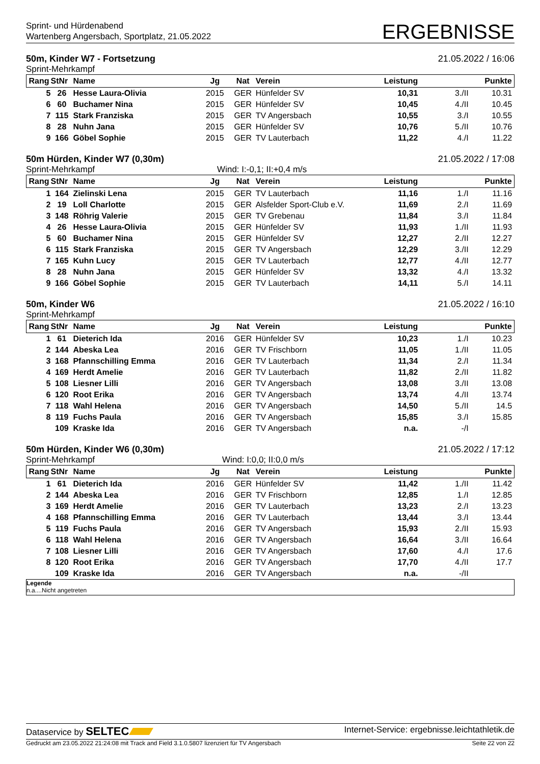Sprint- und Hürdenabend
Wartenberg Angersbach, Sportplatz, 21.05.2022
ERGEBNISSE
50m, Kinder W7 - Fortsetzung 21.05.2022 / 16:06
Sprint-Mehrkampf
| Rang | StNr | Name | Jg | Nat | Verein | Leistung | | Punkte |
| --- | --- | --- | --- | --- | --- | --- | --- | --- |
| 5 | 26 | Hesse Laura-Olivia | 2015 | GER | Hünfelder SV | 10,31 | 3./II | 10.31 |
| 6 | 60 | Buchamer Nina | 2015 | GER | Hünfelder SV | 10,45 | 4./II | 10.45 |
| 7 | 115 | Stark Franziska | 2015 | GER | TV Angersbach | 10,55 | 3./I | 10.55 |
| 8 | 28 | Nuhn Jana | 2015 | GER | Hünfelder SV | 10,76 | 5./II | 10.76 |
| 9 | 166 | Göbel Sophie | 2015 | GER | TV Lauterbach | 11,22 | 4./I | 11.22 |
50m Hürden, Kinder W7 (0,30m) 21.05.2022 / 17:08
Sprint-Mehrkampf Wind: I:-0,1; II:+0,4 m/s
| Rang | StNr | Name | Jg | Nat | Verein | Leistung | | Punkte |
| --- | --- | --- | --- | --- | --- | --- | --- | --- |
| 1 | 164 | Zielinski Lena | 2015 | GER | TV Lauterbach | 11,16 | 1./I | 11.16 |
| 2 | 19 | Loll Charlotte | 2015 | GER | Alsfelder Sport-Club e.V. | 11,69 | 2./I | 11.69 |
| 3 | 148 | Röhrig Valerie | 2015 | GER | TV Grebenau | 11,84 | 3./I | 11.84 |
| 4 | 26 | Hesse Laura-Olivia | 2015 | GER | Hünfelder SV | 11,93 | 1./II | 11.93 |
| 5 | 60 | Buchamer Nina | 2015 | GER | Hünfelder SV | 12,27 | 2./II | 12.27 |
| 6 | 115 | Stark Franziska | 2015 | GER | TV Angersbach | 12,29 | 3./II | 12.29 |
| 7 | 165 | Kuhn Lucy | 2015 | GER | TV Lauterbach | 12,77 | 4./II | 12.77 |
| 8 | 28 | Nuhn Jana | 2015 | GER | Hünfelder SV | 13,32 | 4./I | 13.32 |
| 9 | 166 | Göbel Sophie | 2015 | GER | TV Lauterbach | 14,11 | 5./I | 14.11 |
50m, Kinder W6 21.05.2022 / 16:10
Sprint-Mehrkampf
| Rang | StNr | Name | Jg | Nat | Verein | Leistung | | Punkte |
| --- | --- | --- | --- | --- | --- | --- | --- | --- |
| 1 | 61 | Dieterich Ida | 2016 | GER | Hünfelder SV | 10,23 | 1./I | 10.23 |
| 2 | 144 | Abeska Lea | 2016 | GER | TV Frischborn | 11,05 | 1./II | 11.05 |
| 3 | 168 | Pfannschilling Emma | 2016 | GER | TV Lauterbach | 11,34 | 2./I | 11.34 |
| 4 | 169 | Herdt Amelie | 2016 | GER | TV Lauterbach | 11,82 | 2./II | 11.82 |
| 5 | 108 | Liesner Lilli | 2016 | GER | TV Angersbach | 13,08 | 3./II | 13.08 |
| 6 | 120 | Root Erika | 2016 | GER | TV Angersbach | 13,74 | 4./II | 13.74 |
| 7 | 118 | Wahl Helena | 2016 | GER | TV Angersbach | 14,50 | 5./II | 14.5 |
| 8 | 119 | Fuchs Paula | 2016 | GER | TV Angersbach | 15,85 | 3./I | 15.85 |
| | 109 | Kraske Ida | 2016 | GER | TV Angersbach | n.a. | -/I | |
50m Hürden, Kinder W6 (0,30m) 21.05.2022 / 17:12
Sprint-Mehrkampf Wind: I:0,0; II:0,0 m/s
| Rang | StNr | Name | Jg | Nat | Verein | Leistung | | Punkte |
| --- | --- | --- | --- | --- | --- | --- | --- | --- |
| 1 | 61 | Dieterich Ida | 2016 | GER | Hünfelder SV | 11,42 | 1./II | 11.42 |
| 2 | 144 | Abeska Lea | 2016 | GER | TV Frischborn | 12,85 | 1./I | 12.85 |
| 3 | 169 | Herdt Amelie | 2016 | GER | TV Lauterbach | 13,23 | 2./I | 13.23 |
| 4 | 168 | Pfannschilling Emma | 2016 | GER | TV Lauterbach | 13,44 | 3./I | 13.44 |
| 5 | 119 | Fuchs Paula | 2016 | GER | TV Angersbach | 15,93 | 2./II | 15.93 |
| 6 | 118 | Wahl Helena | 2016 | GER | TV Angersbach | 16,64 | 3./II | 16.64 |
| 7 | 108 | Liesner Lilli | 2016 | GER | TV Angersbach | 17,60 | 4./I | 17.6 |
| 8 | 120 | Root Erika | 2016 | GER | TV Angersbach | 17,70 | 4./II | 17.7 |
| | 109 | Kraske Ida | 2016 | GER | TV Angersbach | n.a. | -/II | |
Legende
n.a....Nicht angetreten
Dataservice by SELTEC Internet-Service: ergebnisse.leichtathletik.de
Gedruckt am 23.05.2022 21:24:08 mit Track and Field 3.1.0.5807 lizenziert für TV Angersbach Seite 22 von 22